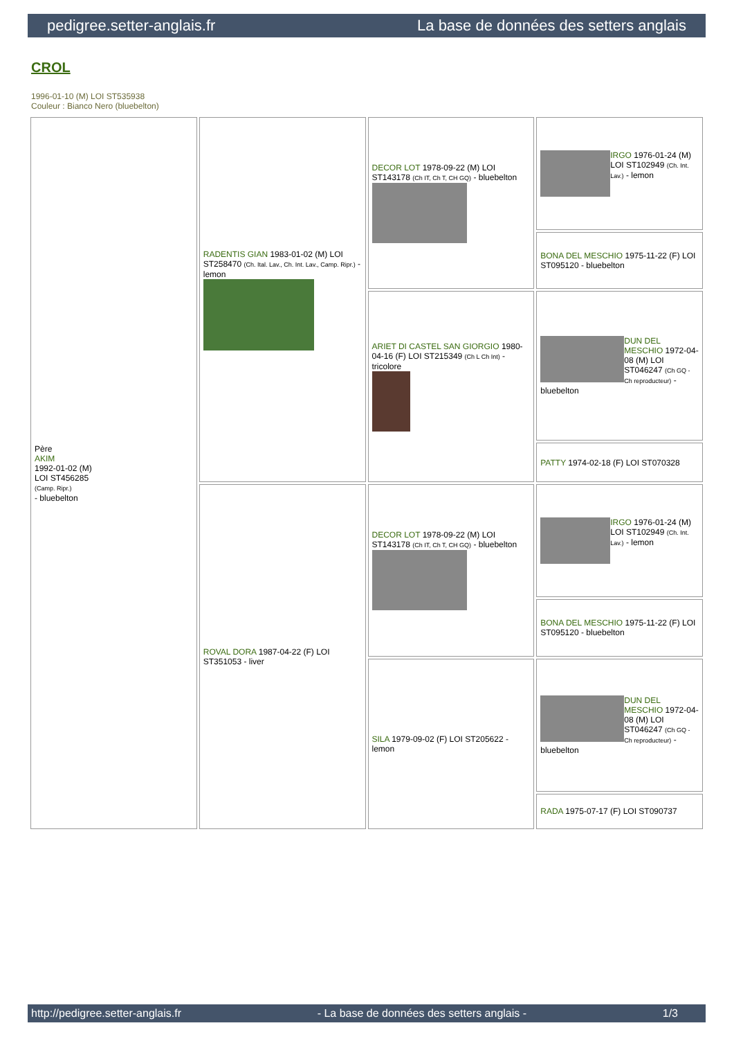pedigree.setter-anglais.fr La base de données des setters anglais
CROL
1996-01-10 (M) LOI ST535938
Couleur : Bianco Nero (bluebelton)
| Père AKIM 1992-01-02 (M) LOI ST456285 (Camp. Ripr.) - bluebelton | RADENTIS GIAN 1983-01-02 (M) LOI ST258470 (Ch. Ital. Lav., Ch. Int. Lav., Camp. Ripr.) - lemon | DECOR LOT 1978-09-22 (M) LOI ST143178 (Ch IT, Ch T, CH GQ) - bluebelton | IRGO 1976-01-24 (M) LOI ST102949 (Ch. Int. Lav.) - lemon |
| | | | BONA DEL MESCHIO 1975-11-22 (F) LOI ST095120 - bluebelton |
| | | ARIET DI CASTEL SAN GIORGIO 1980-04-16 (F) LOI ST215349 (Ch L Ch Int) - tricolore | DUN DEL MESCHIO 1972-04-08 (M) LOI ST046247 (Ch GQ - Ch reproducteur) - bluebelton |
| | | | PATTY 1974-02-18 (F) LOI ST070328 |
| | ROVAL DORA 1987-04-22 (F) LOI ST351053 - liver | DECOR LOT 1978-09-22 (M) LOI ST143178 (Ch IT, Ch T, CH GQ) - bluebelton | IRGO 1976-01-24 (M) LOI ST102949 (Ch. Int. Lav.) - lemon |
| | | | BONA DEL MESCHIO 1975-11-22 (F) LOI ST095120 - bluebelton |
| | | SILA 1979-09-02 (F) LOI ST205622 - lemon | DUN DEL MESCHIO 1972-04-08 (M) LOI ST046247 (Ch GQ - Ch reproducteur) - bluebelton |
| | | | RADA 1975-07-17 (F) LOI ST090737 |
http://pedigree.setter-anglais.fr - La base de données des setters anglais - 1/3